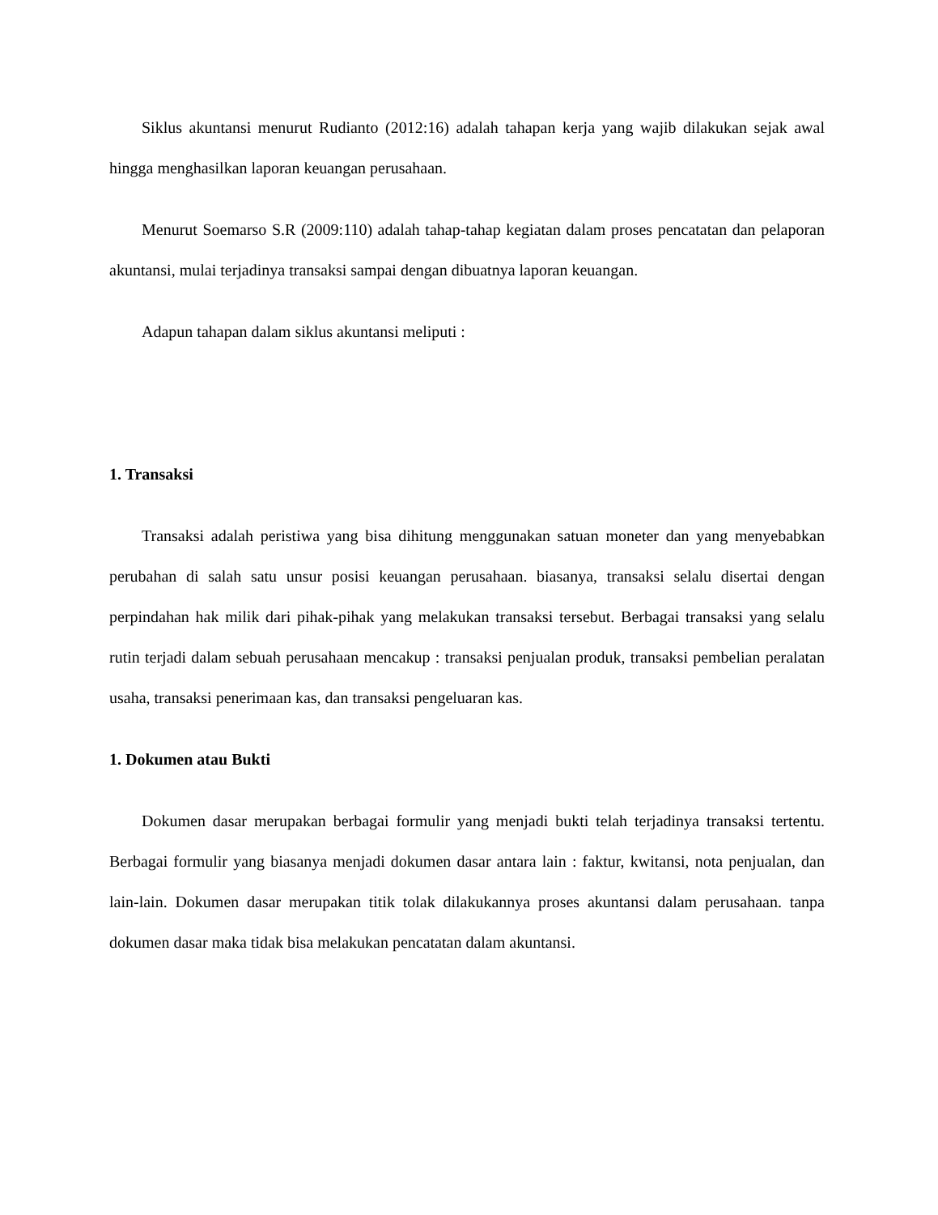Siklus akuntansi menurut Rudianto (2012:16) adalah tahapan kerja yang wajib dilakukan sejak awal hingga menghasilkan laporan keuangan perusahaan.
Menurut Soemarso S.R (2009:110) adalah tahap-tahap kegiatan dalam proses pencatatan dan pelaporan akuntansi, mulai terjadinya transaksi sampai dengan dibuatnya laporan keuangan.
Adapun tahapan dalam siklus akuntansi meliputi :
1. Transaksi
Transaksi adalah peristiwa yang bisa dihitung menggunakan satuan moneter dan yang menyebabkan perubahan di salah satu unsur posisi keuangan perusahaan. biasanya, transaksi selalu disertai dengan perpindahan hak milik dari pihak-pihak yang melakukan transaksi tersebut. Berbagai transaksi yang selalu rutin terjadi dalam sebuah perusahaan mencakup : transaksi penjualan produk, transaksi pembelian peralatan usaha, transaksi penerimaan kas, dan transaksi pengeluaran kas.
1. Dokumen atau Bukti
Dokumen dasar merupakan berbagai formulir yang menjadi bukti telah terjadinya transaksi tertentu. Berbagai formulir yang biasanya menjadi dokumen dasar antara lain : faktur, kwitansi, nota penjualan, dan lain-lain. Dokumen dasar merupakan titik tolak dilakukannya proses akuntansi dalam perusahaan. tanpa dokumen dasar maka tidak bisa melakukan pencatatan dalam akuntansi.